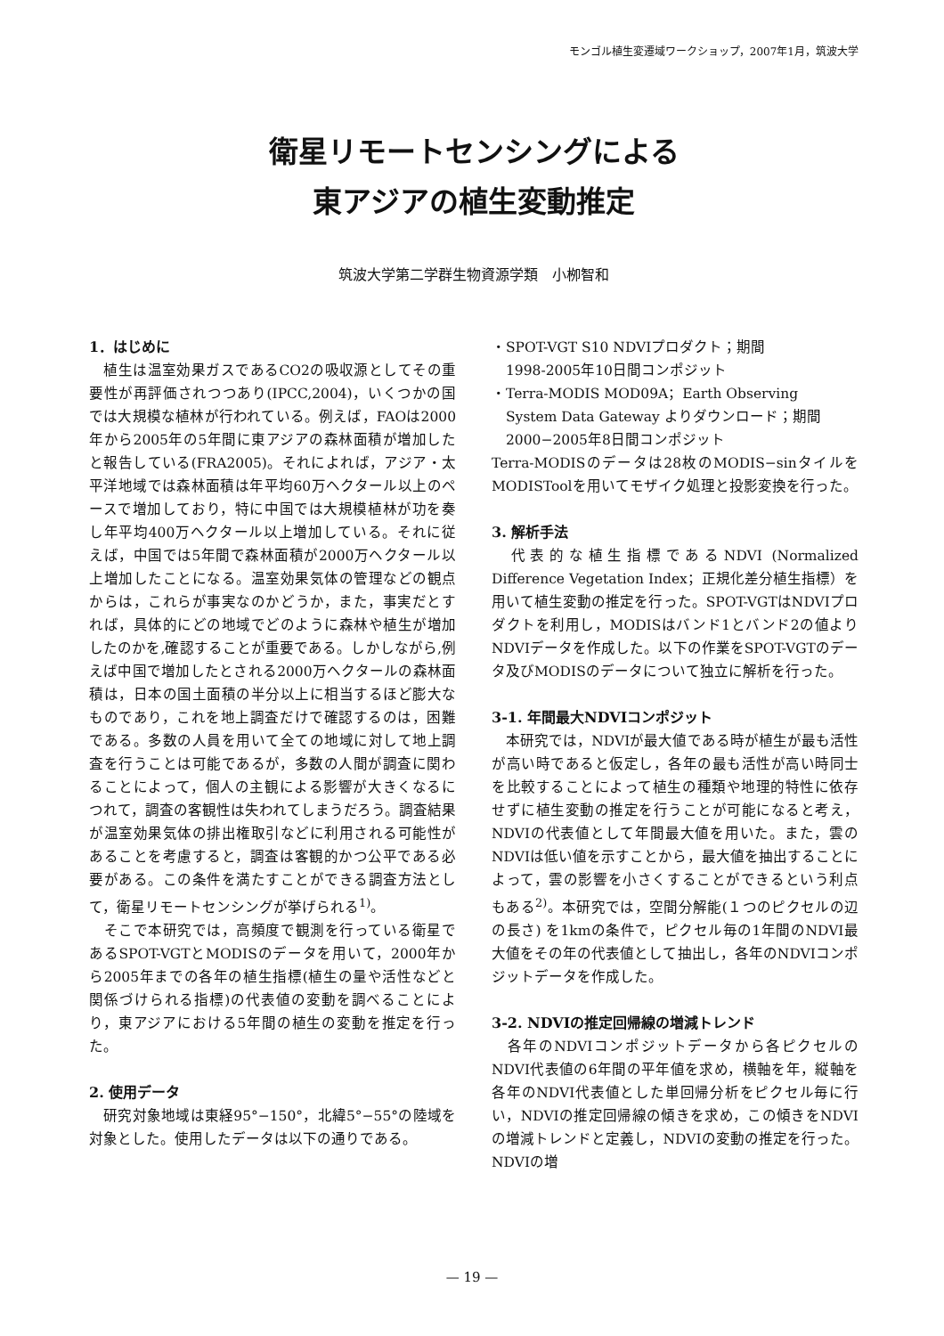モンゴル植生変遷域ワークショップ，2007年1月，筑波大学
衛星リモートセンシングによる
東アジアの植生変動推定
筑波大学第二学群生物資源学類　小栁智和
1．はじめに
　植生は温室効果ガスであるCO2の吸収源としてその重要性が再評価されつつあり(IPCC,2004)，いくつかの国では大規模な植林が行われている。例えば，FAOは2000年から2005年の5年間に東アジアの森林面積が増加したと報告している(FRA2005)。それによれば，アジア・太平洋地域では森林面積は年平均60万ヘクタール以上のペースで増加しており，特に中国では大規模植林が功を奏し年平均400万ヘクタール以上増加している。それに従えば，中国では5年間で森林面積が2000万ヘクタール以上増加したことになる。温室効果気体の管理などの観点からは，これらが事実なのかどうか，また，事実だとすれば，具体的にどの地域でどのように森林や植生が増加したのかを,確認することが重要である。しかしながら,例えば中国で増加したとされる2000万ヘクタールの森林面積は，日本の国土面積の半分以上に相当するほど膨大なものであり，これを地上調査だけで確認するのは，困難である。多数の人員を用いて全ての地域に対して地上調査を行うことは可能であるが，多数の人間が調査に関わることによって，個人の主観による影響が大きくなるにつれて，調査の客観性は失われてしまうだろう。調査結果が温室効果気体の排出権取引などに利用される可能性があることを考慮すると，調査は客観的かつ公平である必要がある。この条件を満たすことができる調査方法として，衛星リモートセンシングが挙げられる<sup>1)</sup>。
　そこで本研究では，高頻度で観測を行っている衛星であるSPOT-VGTとMODISのデータを用いて，2000年から2005年までの各年の植生指標(植生の量や活性などと関係づけられる指標)の代表値の変動を調べることにより，東アジアにおける5年間の植生の変動を推定を行った。
2. 使用データ
　研究対象地域は東経95°−150°，北緯5°−55°の陸域を対象とした。使用したデータは以下の通りである。
・SPOT-VGT S10 NDVIプロダクト；期間
　1998-2005年10日間コンポジット
・Terra-MODIS MOD09A；Earth Observing
　System Data Gateway よりダウンロード；期間
　2000−2005年8日間コンポジット
Terra-MODISのデータは28枚のMODIS−sinタイルをMODISToolを用いてモザイク処理と投影変換を行った。
3. 解析手法
　代表的な植生指標であるNDVI (Normalized Difference Vegetation Index；正規化差分植生指標）を用いて植生変動の推定を行った。SPOT-VGTはNDVIプロダクトを利用し，MODISはバンド1とバンド2の値よりNDVIデータを作成した。以下の作業をSPOT-VGTのデータ及びMODISのデータについて独立に解析を行った。
3-1. 年間最大NDVIコンポジット
　本研究では，NDVIが最大値である時が植生が最も活性が高い時であると仮定し，各年の最も活性が高い時同士を比較することによって植生の種類や地理的特性に依存せずに植生変動の推定を行うことが可能になると考え，NDVIの代表値として年間最大値を用いた。また，雲のNDVIは低い値を示すことから，最大値を抽出することによって，雲の影響を小さくすることができるという利点もある<sup>2)</sup>。本研究では，空間分解能(１つのピクセルの辺の長さ) を1kmの条件で，ピクセル毎の1年間のNDVI最大値をその年の代表値として抽出し，各年のNDVIコンポジットデータを作成した。
3-2. NDVIの推定回帰線の増減トレンド
　各年のNDVIコンポジットデータから各ピクセルのNDVI代表値の6年間の平年値を求め，横軸を年，縦軸を各年のNDVI代表値とした単回帰分析をピクセル毎に行い，NDVIの推定回帰線の傾きを求め，この傾きをNDVIの増減トレンドと定義し，NDVIの変動の推定を行った。NDVIの増
— 19 —